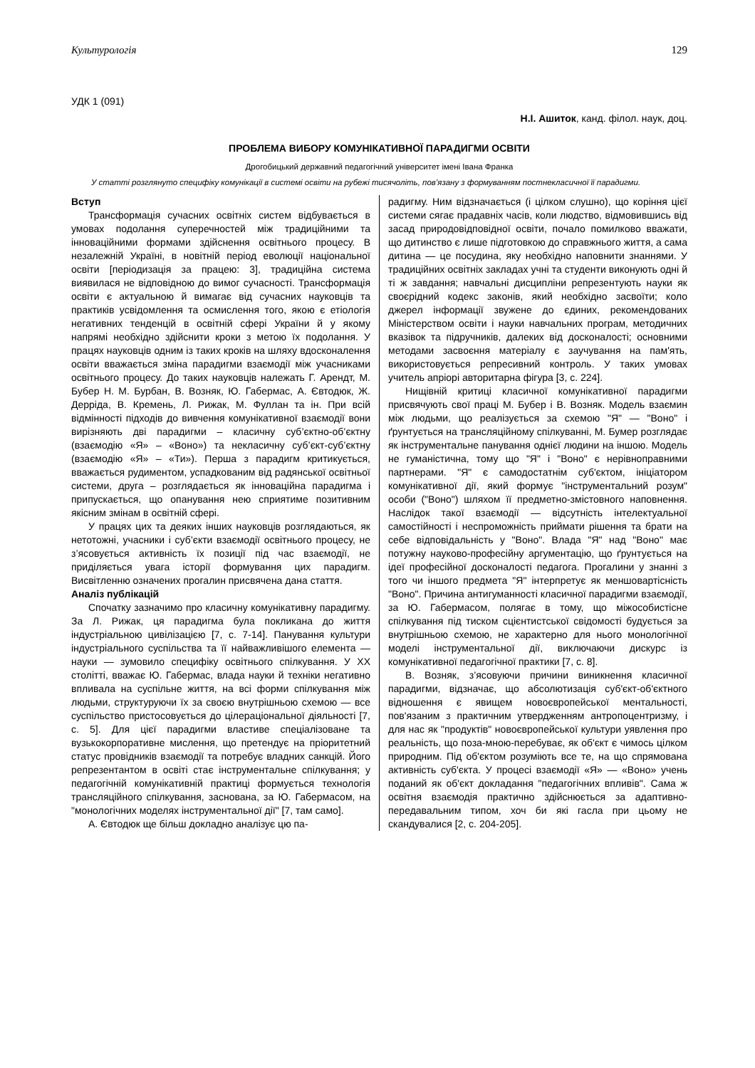Культурологія 129
УДК 1 (091)
Н.І. Ашиток, канд. філол. наук, доц.
ПРОБЛЕМА ВИБОРУ КОМУНІКАТИВНОЇ ПАРАДИГМИ ОСВІТИ
Дрогобицький державний педагогічний університет імені Івана Франка
У статті розглянуто специфіку комунікації в системі освіти на рубежі тисячоліть, пов’язану з формуванням постнекласичної її парадигми.
Вступ
Трансформація сучасних освітніх систем відбувається в умовах подолання суперечностей між традиційними та інноваційними формами здійснення освітнього процесу. В незалежній Україні, в новітній період еволюції національної освіти [періодизація за працею: 3], традиційна система виявилася не відповідною до вимог сучасності. Трансформація освіти є актуальною й вимагає від сучасних науковців та практиків усвідомлення та осмислення того, якою є етіологія негативних тенденцій в освітній сфері України й у якому напрямі необхідно здійснити кроки з метою їх подолання. У працях науковців одним із таких кроків на шляху вдосконалення освіти вважається зміна парадигми взаємодії між учасниками освітнього процесу. До таких науковців належать Г. Арендт, М. Бубер Н. М. Бурбан, В. Возняк, Ю. Габермас, А. Євтодюк, Ж. Дерріда, В. Кремень, Л. Рижак, М. Фуллан та ін. При всій відмінності підходів до вивчення комунікативної взаємодії вони вирізняють дві парадигми – класичну суб’єктно-об’єктну (взаємодію «Я» – «Воно») та некласичну суб’єкт-суб’єктну (взаємодію «Я» – «Ти»). Перша з парадигм критикується, вважається рудиментом, успадкованим від радянської освітньої системи, друга – розглядається як інноваційна парадигма і припускається, що опанування нею сприятиме позитивним якісним змінам в освітній сфері.
У працях цих та деяких інших науковців розглядаються, як нетотожні, учасники і суб’єкти взаємодії освітнього процесу, не з’ясовується активність їх позиції під час взаємодії, не приділяється увага історії формування цих парадигм. Висвітленню означених прогалин присвячена дана стаття.
Аналіз публікацій
Спочатку зазначимо про класичну комунікативну парадигму. За Л. Рижак, ця парадигма була покликана до життя індустріальною цивілізацією [7, с. 7-14]. Панування культури індустріального суспільства та її найважливішого елемента — науки — зумовило специфіку освітнього спілкування. У XX столітті, вважає Ю. Габермас, влада науки й техніки негативно впливала на суспільне життя, на всі форми спілкування між людьми, структуруючи їх за своєю внутрішньою схемою — все суспільство пристосовується до цілераціональної діяльності [7, с. 5]. Для цієї парадигми властиве спеціалізоване та вузькокорпоративне мислення, що претендує на пріоритетний статус провідників взаємодії та потребує владних санкцій. Його репрезентантом в освіті стає інструментальне спілкування; у педагогічній комунікативній практиці формується технологія трансляційного спілкування, заснована, за Ю. Габермасом, на "монологічних моделях інструментальної дії" [7, там само].
А. Євтодюк ще більш докладно аналізує цю па-
радигму. Ним відзначається (і цілком слушно), що коріння цієї системи сягає прадавніх часів, коли людство, відмовившись від засад природовідповідної освіти, почало помилково вважати, що дитинство є лише підготовкою до справжнього життя, а сама дитина — це посудина, яку необхідно наповнити знаннями. У традиційних освітніх закладах учні та студенти виконують одні й ті ж завдання; навчальні дисципліни репрезентують науки як своєрідний кодекс законів, який необхідно засвоїти; коло джерел інформації звужене до єдиних, рекомендованих Міністерством освіти і науки навчальних програм, методичних вказівок та підручників, далеких від досконалості; основними методами засвоєння матеріалу є заучування на пам'ять, використовується репресивний контроль. У таких умовах учитель апріорі авторитарна фігура [3, с. 224].
Нищівній критиці класичної комунікативної парадигми присвячують свої праці М. Бубер і В. Возняк. Модель взаємин між людьми, що реалізується за схемою "Я" — "Воно" і ґрунтується на трансляційному спілкуванні, М. Бумер розглядає як інструментальне панування однієї людини на іншою. Модель не гуманістична, тому що "Я" і "Воно" є нерівноправними партнерами. "Я" є самодостатнім суб'єктом, ініціатором комунікативної дії, який формує "інструментальний розум" особи ("Воно") шляхом її предметно-змістовного наповнення. Наслідок такої взаємодії — відсутність інтелектуальної самостійності і неспроможність приймати рішення та брати на себе відповідальність у "Воно". Влада "Я" над "Воно" має потужну науково-професійну аргументацію, що ґрунтується на ідеї професійної досконалості педагога. Прогалини у знанні з того чи іншого предмета "Я" інтерпретує як меншовартісність "Воно". Причина антигуманності класичної парадигми взаємодії, за Ю. Габермасом, полягає в тому, що міжособистісне спілкування під тиском сцієнтистської свідомості будується за внутрішньою схемою, не характерно для нього монологічної моделі інструментальної дії, виключаючи дискурс із комунікативної педагогічної практики [7, с. 8].
В. Возняк, з’ясовуючи причини виникнення класичної парадигми, відзначає, що абсолютизація суб'єкт-об'єктного відношення є явищем новоєвропейської ментальності, пов'язаним з практичним утвердженням антропоцентризму, і для нас як "продуктів" новоєвропейської культури уявлення про реальність, що поза-мною-перебуває, як об'єкт є чимось цілком природним. Під об'єктом розуміють все те, на що спрямована активність суб'єкта. У процесі взаємодії «Я» — «Воно» учень поданий як об'єкт докладання "педагогічних впливів". Сама ж освітня взаємодія практично здійснюється за адаптивно-передавальним типом, хоч би які гасла при цьому не скандувалися [2, с. 204-205].